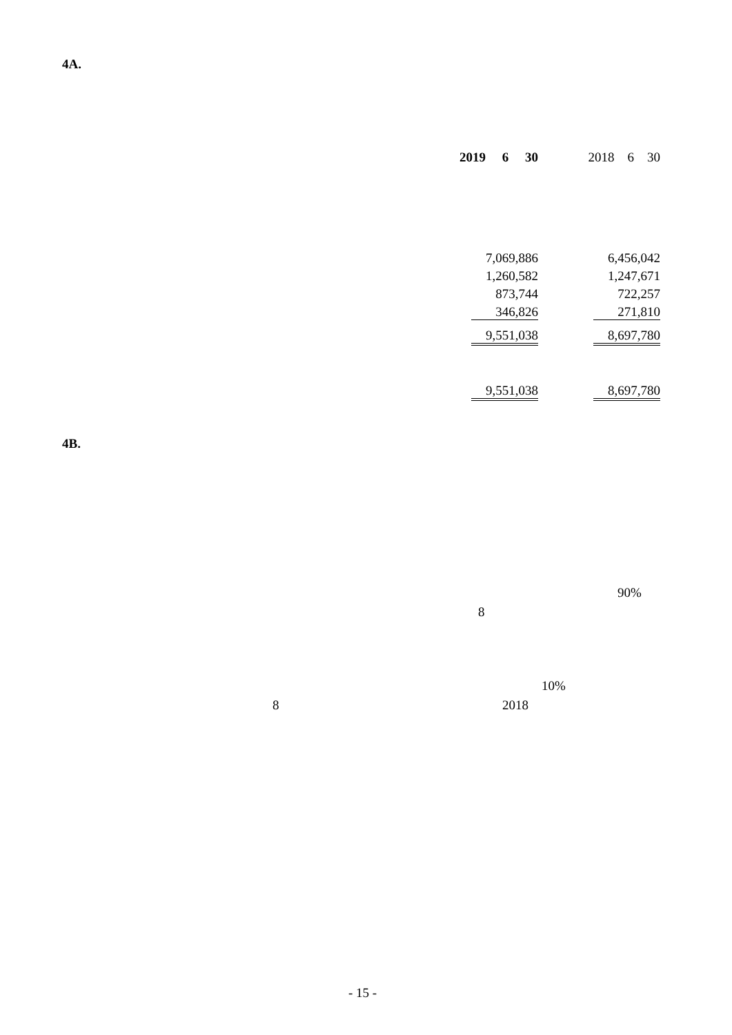4A.
| 2019 6 30 | 2018 6 30 |
| 7,069,886 | 6,456,042 |
| 1,260,582 | 1,247,671 |
| 873,744 | 722,257 |
| 346,826 | 271,810 |
| 9,551,038 | 8,697,780 |
| 9,551,038 | 8,697,780 |
4B.
90%
8
10%
8 2018
- 15 -